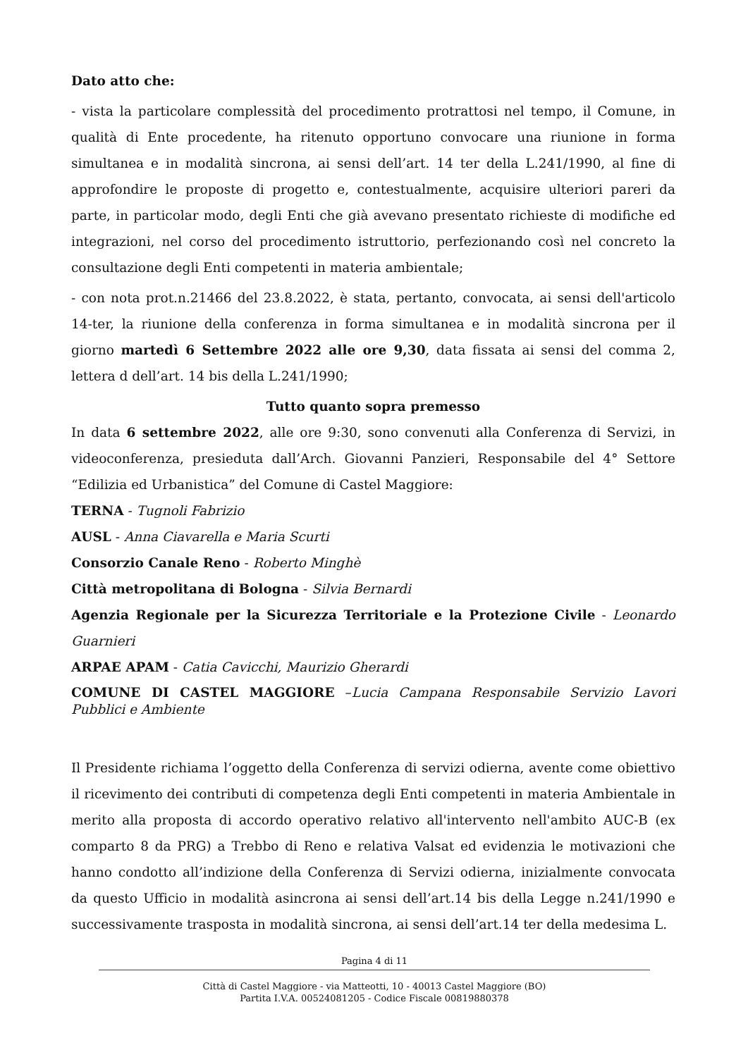Dato atto che:
- vista la particolare complessità del procedimento protrattosi nel tempo, il Comune, in qualità di Ente procedente, ha ritenuto opportuno convocare una riunione in forma simultanea e in modalità sincrona, ai sensi dell’art. 14 ter della L.241/1990, al fine di approfondire le proposte di progetto e, contestualmente, acquisire ulteriori pareri da parte, in particolar modo, degli Enti che già avevano presentato richieste di modifiche ed integrazioni, nel corso del procedimento istruttorio, perfezionando così nel concreto la consultazione degli Enti competenti in materia ambientale;
- con nota prot.n.21466 del 23.8.2022, è stata, pertanto, convocata, ai sensi dell'articolo 14-ter, la riunione della conferenza in forma simultanea e in modalità sincrona per il giorno martedì 6 Settembre 2022 alle ore 9,30, data fissata ai sensi del comma 2, lettera d dell’art. 14 bis della L.241/1990;
Tutto quanto sopra premesso
In data 6 settembre 2022, alle ore 9:30, sono convenuti alla Conferenza di Servizi, in videoconferenza, presieduta dall’Arch. Giovanni Panzieri, Responsabile del 4° Settore “Edilizia ed Urbanistica” del Comune di Castel Maggiore:
TERNA - Tugnoli Fabrizio
AUSL - Anna Ciavarella e Maria Scurti
Consorzio Canale Reno - Roberto Minghè
Città metropolitana di Bologna - Silvia Bernardi
Agenzia Regionale per la Sicurezza Territoriale e la Protezione Civile - Leonardo Guarnieri
ARPAE APAM - Catia Cavicchi, Maurizio Gherardi
COMUNE DI CASTEL MAGGIORE –Lucia Campana Responsabile Servizio Lavori Pubblici e Ambiente
Il Presidente richiama l’oggetto della Conferenza di servizi odierna, avente come obiettivo il ricevimento dei contributi di competenza degli Enti competenti in materia Ambientale in merito alla proposta di accordo operativo relativo all'intervento nell'ambito AUC-B (ex comparto 8 da PRG) a Trebbo di Reno e relativa Valsat ed evidenzia le motivazioni che hanno condotto all’indizione della Conferenza di Servizi odierna, inizialmente convocata da questo Ufficio in modalità asincrona ai sensi dell’art.14 bis della Legge n.241/1990 e successivamente trasposta in modalità sincrona, ai sensi dell’art.14 ter della medesima L.
Pagina 4 di 11
Città di Castel Maggiore - via Matteotti, 10 - 40013 Castel Maggiore (BO)
Partita I.V.A. 00524081205 - Codice Fiscale 00819880378